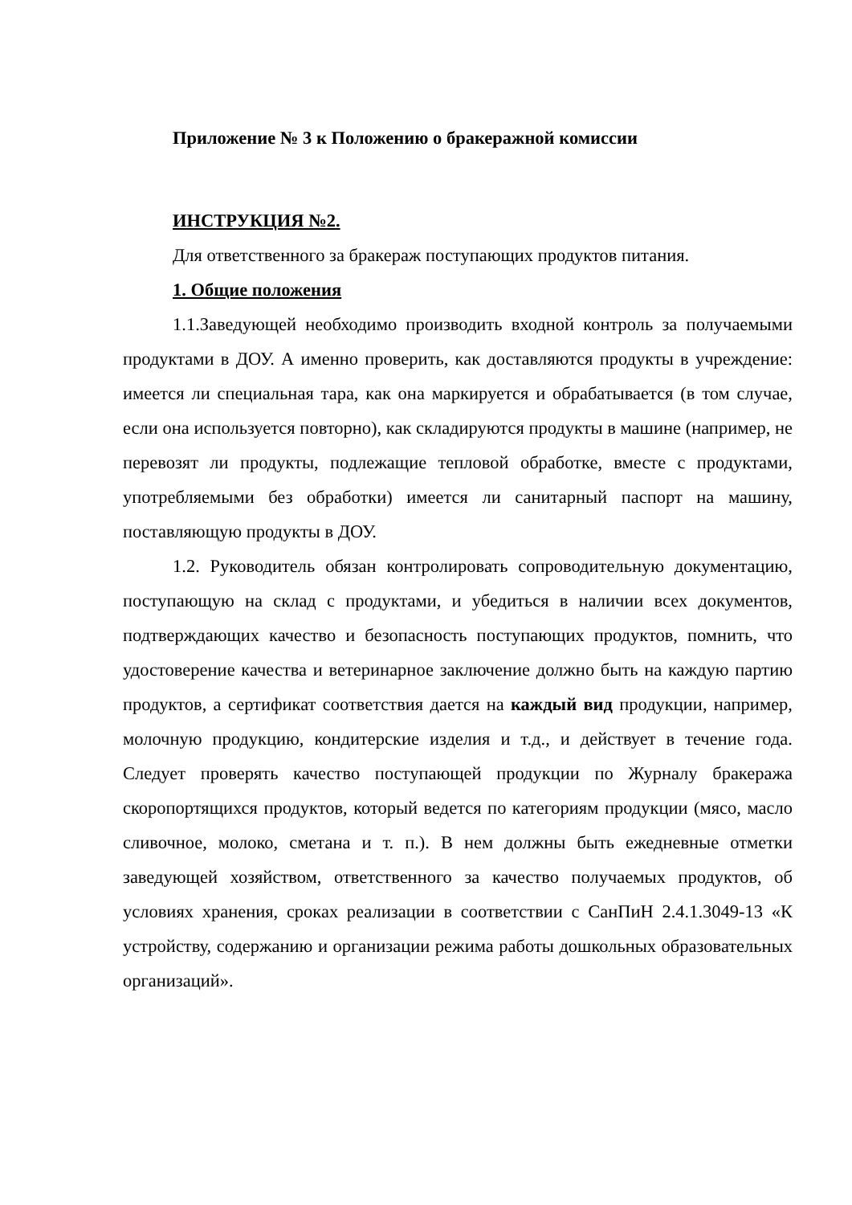Приложение № 3 к Положению о бракеражной комиссии
ИНСТРУКЦИЯ №2.
Для ответственного за бракераж поступающих продуктов питания.
1. Общие положения
1.1.Заведующей необходимо производить входной контроль за получаемыми продуктами в ДОУ. А именно проверить, как доставляются продукты в учреждение: имеется ли специальная тара, как она маркируется и обрабатывается (в том случае, если она используется повторно), как складируются продукты в машине (например, не перевозят ли продукты, подлежащие тепловой обработке, вместе с продуктами, употребляемыми без обработки) имеется ли санитарный паспорт на машину, поставляющую продукты в ДОУ.
1.2. Руководитель обязан контролировать сопроводительную документацию, поступающую на склад с продуктами, и убедиться в наличии всех документов, подтверждающих качество и безопасность поступающих продуктов, помнить, что удостоверение качества и ветеринарное заключение должно быть на каждую партию продуктов, а сертификат соответствия дается на каждый вид продукции, например, молочную продукцию, кондитерские изделия и т.д., и действует в течение года. Следует проверять качество поступающей продукции по Журналу бракеража скоропортящихся продуктов, который ведется по категориям продукции (мясо, масло сливочное, молоко, сметана и т. п.). В нем должны быть ежедневные отметки заведующей хозяйством, ответственного за качество получаемых продуктов, об условиях хранения, сроках реализации в соответствии с СанПиН 2.4.1.3049-13 «К устройству, содержанию и организации режима работы дошкольных образовательных организаций».